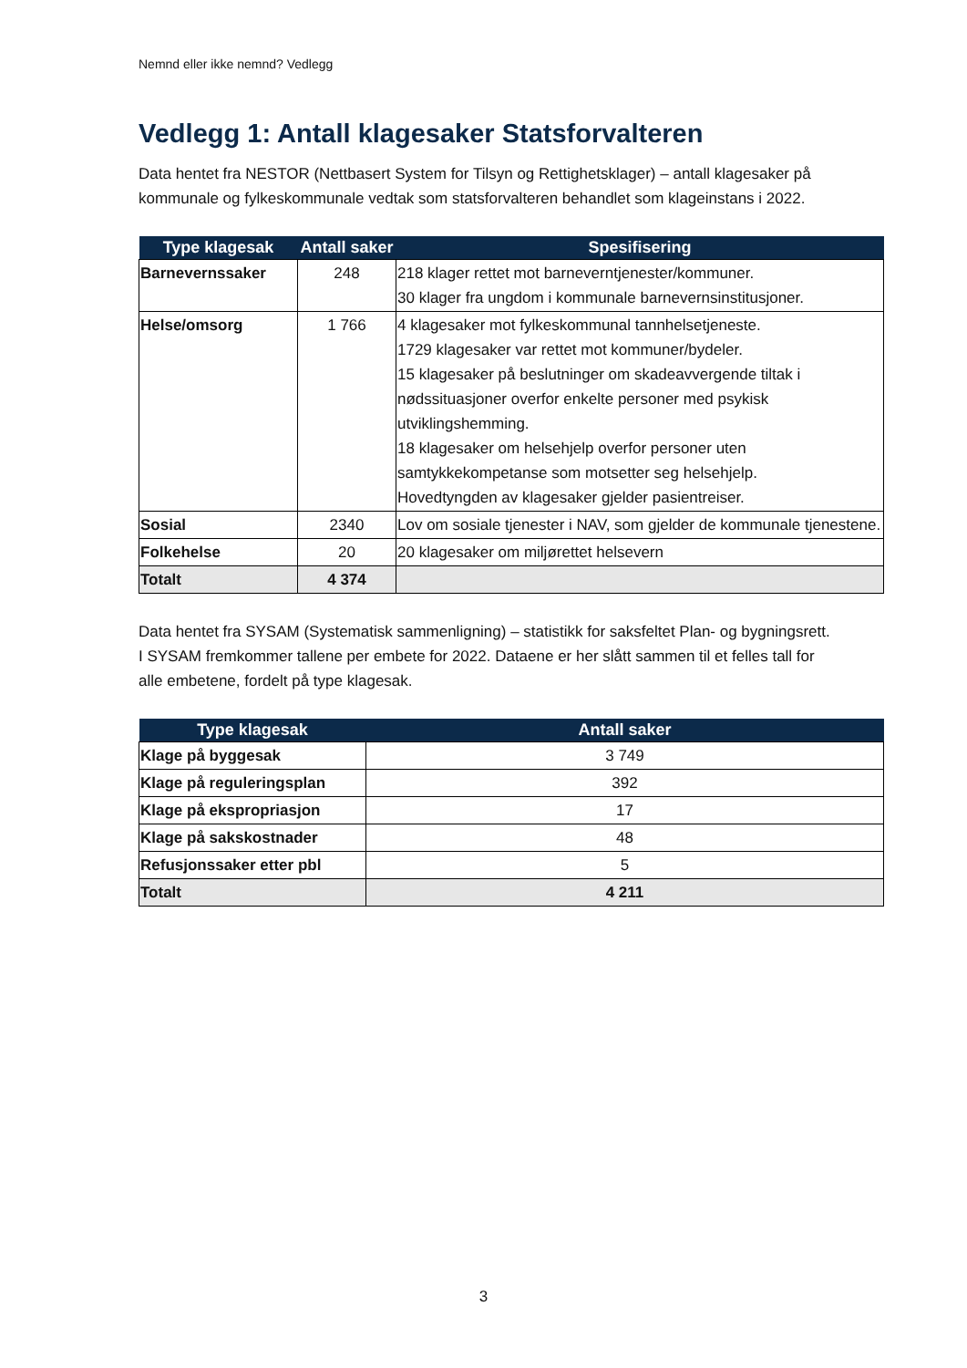Nemnd eller ikke nemnd? Vedlegg
Vedlegg 1: Antall klagesaker Statsforvalteren
Data hentet fra NESTOR (Nettbasert System for Tilsyn og Rettighetsklager) – antall klagesaker på kommunale og fylkeskommunale vedtak som statsforvalteren behandlet som klageinstans i 2022.
| Type klagesak | Antall saker | Spesifisering |
| --- | --- | --- |
| Barnevernssaker | 248 | 218 klager rettet mot barneverntjenester/kommuner. 30 klager fra ungdom i kommunale barnevernsinstitusjoner. |
| Helse/omsorg | 1 766 | 4 klagesaker mot fylkeskommunal tannhelsetjeneste. 1729 klagesaker var rettet mot kommuner/bydeler. 15 klagesaker på beslutninger om skadeavvergende tiltak i nødssituasjoner overfor enkelte personer med psykisk utviklingshemming. 18 klagesaker om helsehjelp overfor personer uten samtykkekompetanse som motsetter seg helsehjelp. Hovedtyngden av klagesaker gjelder pasientreiser. |
| Sosial | 2340 | Lov om sosiale tjenester i NAV, som gjelder de kommunale tjenestene. |
| Folkehelse | 20 | 20 klagesaker om miljørettet helsevern |
| Totalt | 4 374 | |
Data hentet fra SYSAM (Systematisk sammenligning) – statistikk for saksfeltet Plan- og bygningsrett. I SYSAM fremkommer tallene per embete for 2022. Dataene er her slått sammen til et felles tall for alle embetene, fordelt på type klagesak.
| Type klagesak | Antall saker |
| --- | --- |
| Klage på byggesak | 3 749 |
| Klage på reguleringsplan | 392 |
| Klage på ekspropriasjon | 17 |
| Klage på sakskostnader | 48 |
| Refusjonssaker etter pbl | 5 |
| Totalt | 4 211 |
3